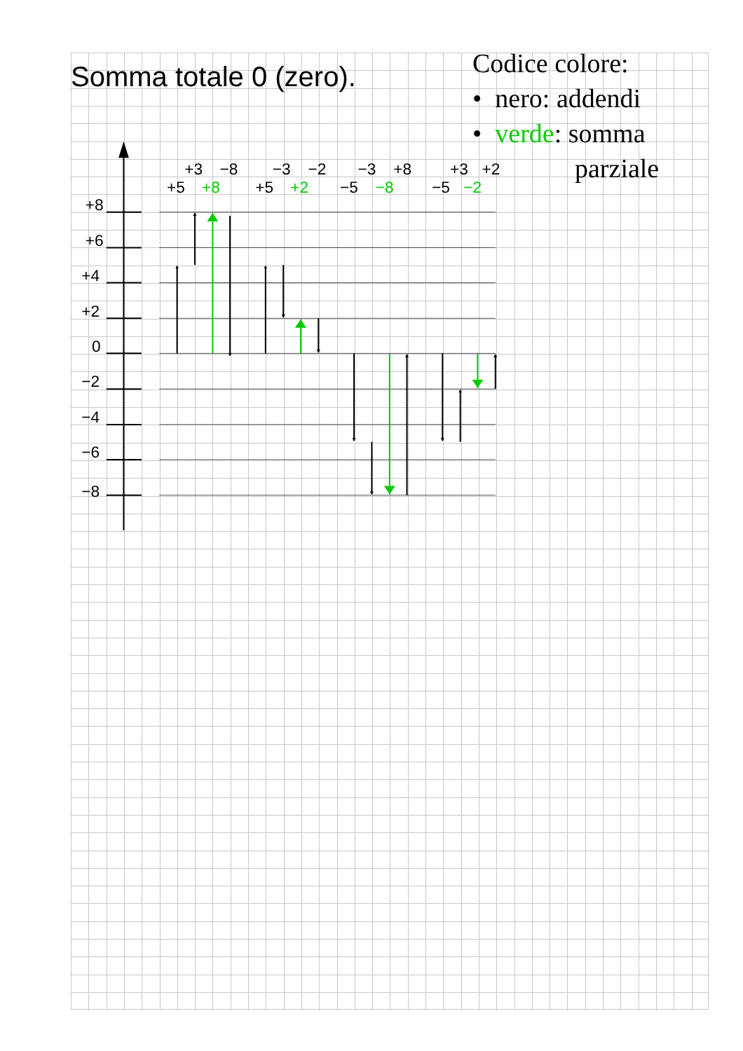Somma totale 0 (zero).
Codice colore:
• nero: addendi
• verde: somma
parziale
+3
−8
−3
−2
−3
+8
+3
+2
+5
+8
+5
+2
−5
−8
−5
−2
+8
+6
+4
+2
0
−2
−4
−6
−8